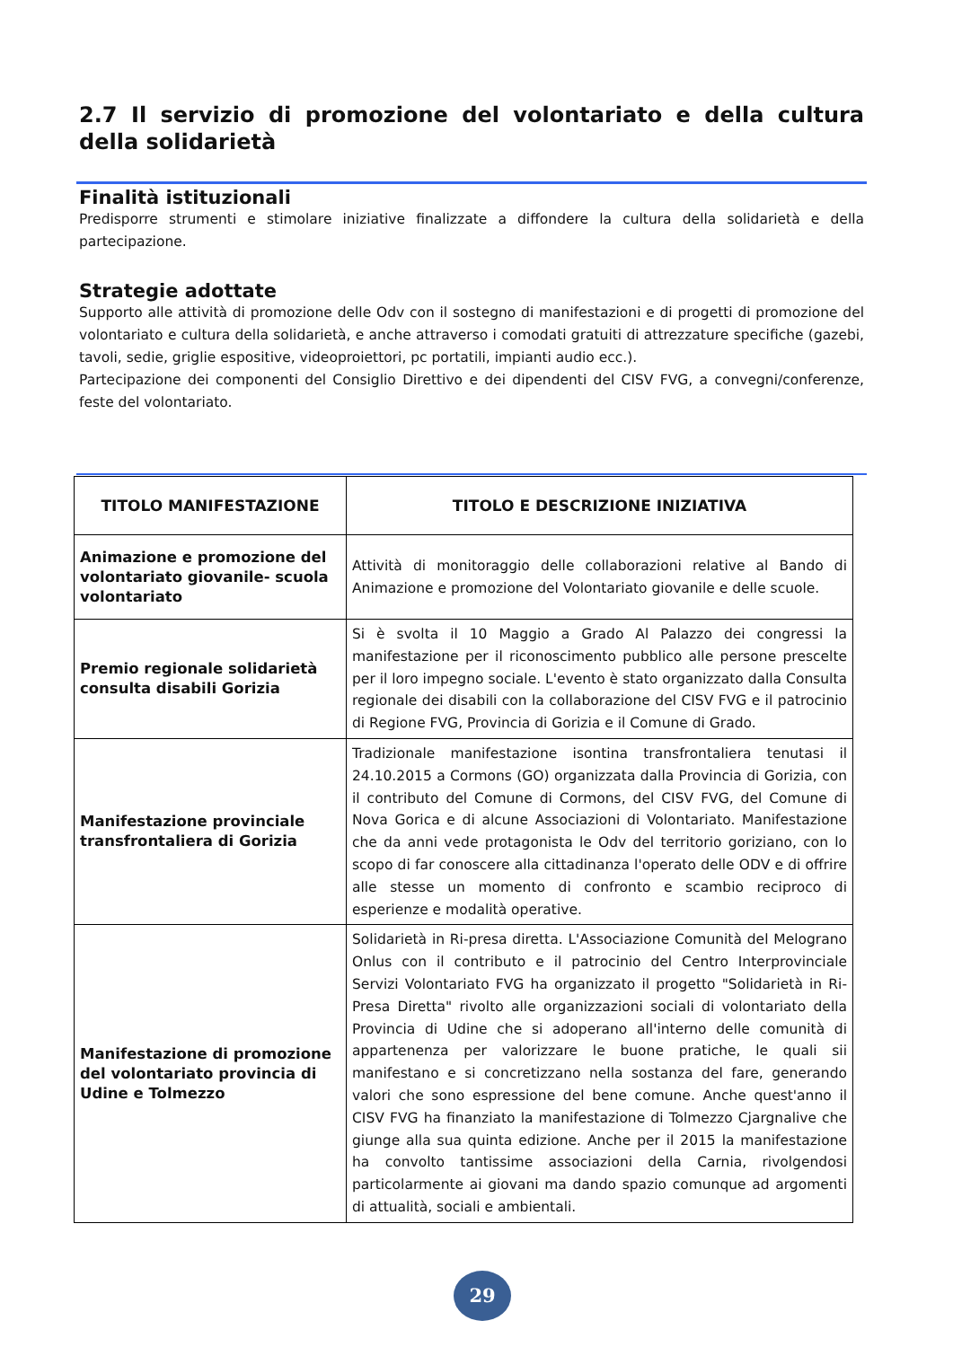2.7 Il servizio di promozione del volontariato e della cultura della solidarietà
Finalità istituzionali
Predisporre strumenti e stimolare iniziative finalizzate a diffondere la cultura della solidarietà e della partecipazione.
Strategie adottate
Supporto alle attività di promozione delle Odv con il sostegno di manifestazioni e di progetti di promozione del volontariato e cultura della solidarietà, e anche attraverso i comodati gratuiti di attrezzature specifiche (gazebi, tavoli, sedie, griglie espositive, videoproiettori, pc portatili, impianti audio ecc.).
Partecipazione dei componenti del Consiglio Direttivo e dei dipendenti del CISV FVG, a convegni/conferenze, feste del volontariato.
| TITOLO MANIFESTAZIONE | TITOLO E DESCRIZIONE INIZIATIVA |
| --- | --- |
| Animazione e promozione del volontariato giovanile- scuola volontariato | Attività di monitoraggio delle collaborazioni relative al Bando di Animazione e promozione del Volontariato giovanile e delle scuole. |
| Premio regionale solidarietà consulta disabili Gorizia | Si è svolta il 10 Maggio a Grado Al Palazzo dei congressi la manifestazione per il riconoscimento pubblico alle persone prescelte per il loro impegno sociale. L'evento è stato organizzato dalla Consulta regionale dei disabili con la collaborazione del CISV FVG e il patrocinio di Regione FVG, Provincia di Gorizia e il Comune di Grado. |
| Manifestazione provinciale transfrontaliera di Gorizia | Tradizionale manifestazione isontina transfrontaliera tenutasi il 24.10.2015 a Cormons (GO) organizzata dalla Provincia di Gorizia, con il contributo del Comune di Cormons, del CISV FVG, del Comune di Nova Gorica e di alcune Associazioni di Volontariato. Manifestazione che da anni vede protagonista le Odv del territorio goriziano, con lo scopo di far conoscere alla cittadinanza l'operato delle ODV e di offrire alle stesse un momento di confronto e scambio reciproco di esperienze e modalità operative. |
| Manifestazione di promozione del volontariato provincia di Udine e Tolmezzo | Solidarietà in Ri-presa diretta. L'Associazione Comunità del Melograno Onlus con il contributo e il patrocinio del Centro Interprovinciale Servizi Volontariato FVG ha organizzato il progetto "Solidarietà in Ri-Presa Diretta" rivolto alle organizzazioni sociali di volontariato della Provincia di Udine che si adoperano all'interno delle comunità di appartenenza per valorizzare le buone pratiche, le quali sii manifestano e si concretizzano nella sostanza del fare, generando valori che sono espressione del bene comune. Anche quest'anno il CISV FVG ha finanziato la manifestazione di Tolmezzo Cjargnalive che giunge alla sua quinta edizione. Anche per il 2015 la manifestazione ha convolto tantissime associazioni della Carnia, rivolgendosi particolarmente ai giovani ma dando spazio comunque ad argomenti di attualità, sociali e ambientali. |
29